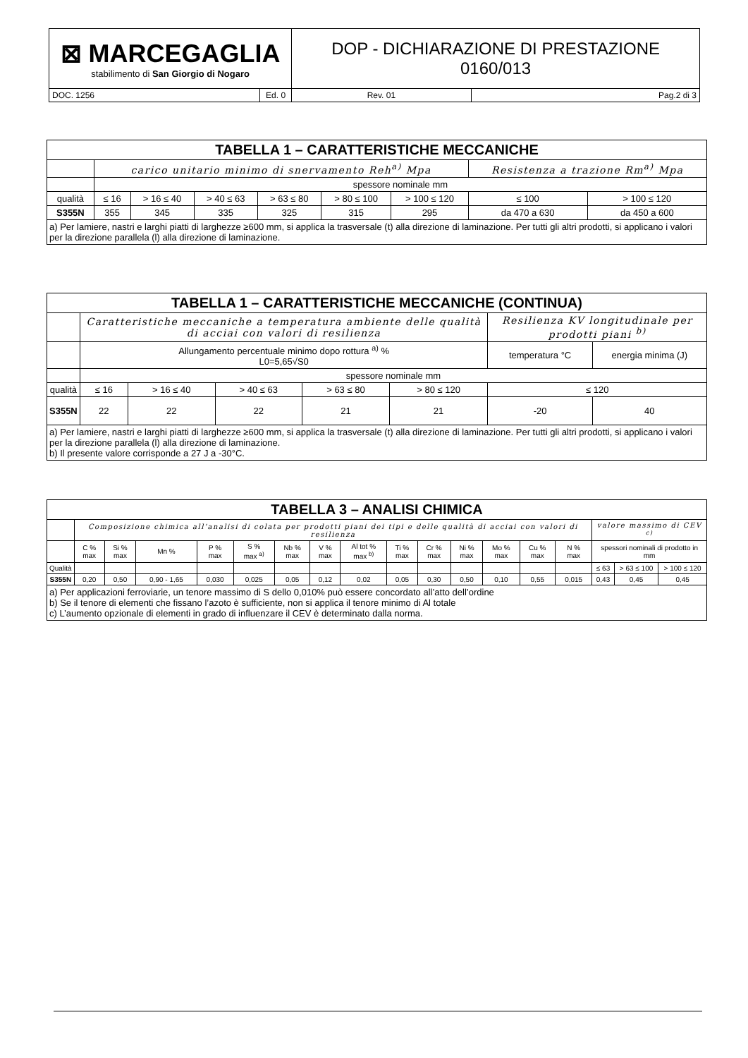| ⊠ MARCEGAGLIA stabilimento di San Giorgio di Nogaro | | DOP - DICHIARAZIONE DI PRESTAZIONE 0160/013 | |
| DOC. 1256 | Ed. 0 | Rev. 01 | Pag.2 di 3 |
| TABELLA 1 – CARATTERISTICHE MECCANICHE | | | | | | | | |
| | carico unitario minimo di snervamento Reh<sup>a)</sup> Mpa | | | | | | Resistenza a trazione Rm<sup>a)</sup> Mpa | |
| | spessore nominale mm | | | | | | | |
| qualità | ≤ 16 | > 16 ≤ 40 | > 40 ≤ 63 | > 63 ≤ 80 | > 80 ≤ 100 | > 100 ≤ 120 | ≤ 100 | > 100 ≤ 120 |
| S355N | 355 | 345 | 335 | 325 | 315 | 295 | da 470 a 630 | da 450 a 600 |
| a) Per lamiere, nastri e larghi piatti di larghezze ≥600 mm, si applica la trasversale (t) alla direzione di laminazione. Per tutti gli altri prodotti, si applicano i valori per la direzione parallela (l) alla direzione di laminazione. | | | | | | | | |
| TABELLA 1 – CARATTERISTICHE MECCANICHE (CONTINUA) | | | | | | | |
| | Caratteristiche meccaniche a temperatura ambiente delle qualità di acciai con valori di resilienza | | | | | Resilienza KV longitudinale per prodotti piani <sup>b)</sup> | |
| | Allungamento percentuale minimo dopo rottura <sup>a)</sup> % L0=5,65√S0 | | | | | temperatura °C | energia minima (J) |
| | spessore nominale mm | | | | | | |
| qualità | ≤ 16 | > 16 ≤ 40 | > 40 ≤ 63 | > 63 ≤ 80 | > 80 ≤ 120 | ≤ 120 | |
| S355N | 22 | 22 | 22 | 21 | 21 | -20 | 40 |
| a) Per lamiere, nastri e larghi piatti di larghezze ≥600 mm, si applica la trasversale (t) alla direzione di laminazione. Per tutti gli altri prodotti, si applicano i valori per la direzione parallela (l) alla direzione di laminazione. b) Il presente valore corrisponde a 27 J a -30°C. | | | | | | | |
| TABELLA 3 – ANALISI CHIMICA | | | | | | | | | | | | | | | | | |
| | Composizione chimica all’analisi di colata per prodotti piani dei tipi e delle qualità di acciai con valori di resilienza | | | | | | | | | | | | | | valore massimo di CEV <sup>c)</sup> | | |
| | C % max | Si % max | Mn % | P % max | S % max <sup>a)</sup> | Nb % max | V % max | Al tot % max <sup>b)</sup> | Ti % max | Cr % max | Ni % max | Mo % max | Cu % max | N % max | spessori nominali di prodotto in mm | | |
| Qualità | | | | | | | | | | | | | | | ≤ 63 | > 63 ≤ 100 | > 100 ≤ 120 |
| S355N | 0,20 | 0,50 | 0,90 - 1,65 | 0,030 | 0,025 | 0,05 | 0,12 | 0,02 | 0,05 | 0,30 | 0,50 | 0,10 | 0,55 | 0,015 | 0,43 | 0,45 | 0,45 |
| a) Per applicazioni ferroviarie, un tenore massimo di S dello 0,010% può essere concordato all’atto dell’ordine b) Se il tenore di elementi che fissano l’azoto è sufficiente, non si applica il tenore minimo di Al totale c) L’aumento opzionale di elementi in grado di influenzare il CEV è determinato dalla norma. | | | | | | | | | | | | | | | | | |